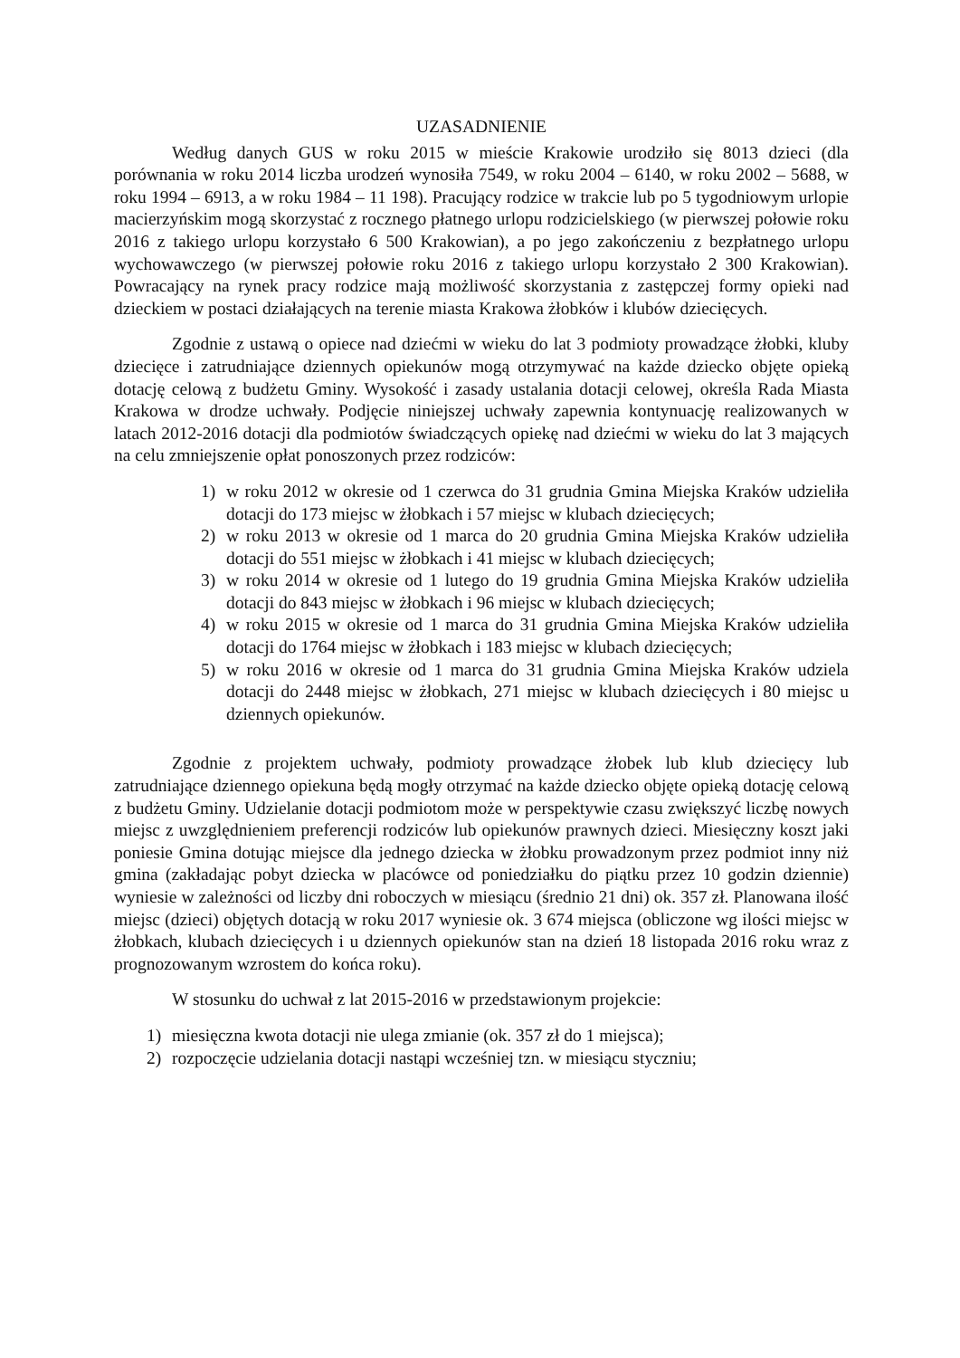UZASADNIENIE
Według danych GUS w roku 2015 w mieście Krakowie urodziło się 8013 dzieci (dla porównania w roku 2014 liczba urodzeń wynosiła 7549, w roku 2004 – 6140, w roku 2002 – 5688, w roku 1994 – 6913, a w roku 1984 – 11 198). Pracujący rodzice w trakcie lub po 5 tygodniowym urlopie macierzyńskim mogą skorzystać z rocznego płatnego urlopu rodzicielskiego (w pierwszej połowie roku 2016 z takiego urlopu korzystało 6 500 Krakowian), a po jego zakończeniu z bezpłatnego urlopu wychowawczego (w pierwszej połowie roku 2016 z takiego urlopu korzystało 2 300 Krakowian). Powracający na rynek pracy rodzice mają możliwość skorzystania z zastępczej formy opieki nad dzieckiem w postaci działających na terenie miasta Krakowa żłobków i klubów dziecięcych.
Zgodnie z ustawą o opiece nad dziećmi w wieku do lat 3 podmioty prowadzące żłobki, kluby dziecięce i zatrudniające dziennych opiekunów mogą otrzymywać na każde dziecko objęte opieką dotację celową z budżetu Gminy. Wysokość i zasady ustalania dotacji celowej, określa Rada Miasta Krakowa w drodze uchwały. Podjęcie niniejszej uchwały zapewnia kontynuację realizowanych w latach 2012-2016 dotacji dla podmiotów świadczących opiekę nad dziećmi w wieku do lat 3 mających na celu zmniejszenie opłat ponoszonych przez rodziców:
1) w roku 2012 w okresie od 1 czerwca do 31 grudnia Gmina Miejska Kraków udzieliła dotacji do 173 miejsc w żłobkach i 57 miejsc w klubach dziecięcych;
2) w roku 2013 w okresie od 1 marca do 20 grudnia Gmina Miejska Kraków udzieliła dotacji do 551 miejsc w żłobkach i 41 miejsc w klubach dziecięcych;
3) w roku 2014 w okresie od 1 lutego do 19 grudnia Gmina Miejska Kraków udzieliła dotacji do 843 miejsc w żłobkach i 96 miejsc w klubach dziecięcych;
4) w roku 2015 w okresie od 1 marca do 31 grudnia Gmina Miejska Kraków udzieliła dotacji do 1764 miejsc w żłobkach i 183 miejsc w klubach dziecięcych;
5) w roku 2016 w okresie od 1 marca do 31 grudnia Gmina Miejska Kraków udziela dotacji do 2448 miejsc w żłobkach, 271 miejsc w klubach dziecięcych i 80 miejsc u dziennych opiekunów.
Zgodnie z projektem uchwały, podmioty prowadzące żłobek lub klub dziecięcy lub zatrudniające dziennego opiekuna będą mogły otrzymać na każde dziecko objęte opieką dotację celową z budżetu Gminy. Udzielanie dotacji podmiotom może w perspektywie czasu zwiększyć liczbę nowych miejsc z uwzględnieniem preferencji rodziców lub opiekunów prawnych dzieci. Miesięczny koszt jaki poniesie Gmina dotując miejsce dla jednego dziecka w żłobku prowadzonym przez podmiot inny niż gmina (zakładając pobyt dziecka w placówce od poniedziałku do piątku przez 10 godzin dziennie) wyniesie w zależności od liczby dni roboczych w miesiącu (średnio 21 dni) ok. 357 zł. Planowana ilość miejsc (dzieci) objętych dotacją w roku 2017 wyniesie ok. 3 674 miejsca (obliczone wg ilości miejsc w żłobkach, klubach dziecięcych i u dziennych opiekunów stan na dzień 18 listopada 2016 roku wraz z prognozowanym wzrostem do końca roku).
W stosunku do uchwał z lat 2015-2016 w przedstawionym projekcie:
1) miesięczna kwota dotacji nie ulega zmianie (ok. 357 zł do 1 miejsca);
2) rozpoczęcie udzielania dotacji nastąpi wcześniej tzn. w miesiącu styczniu;